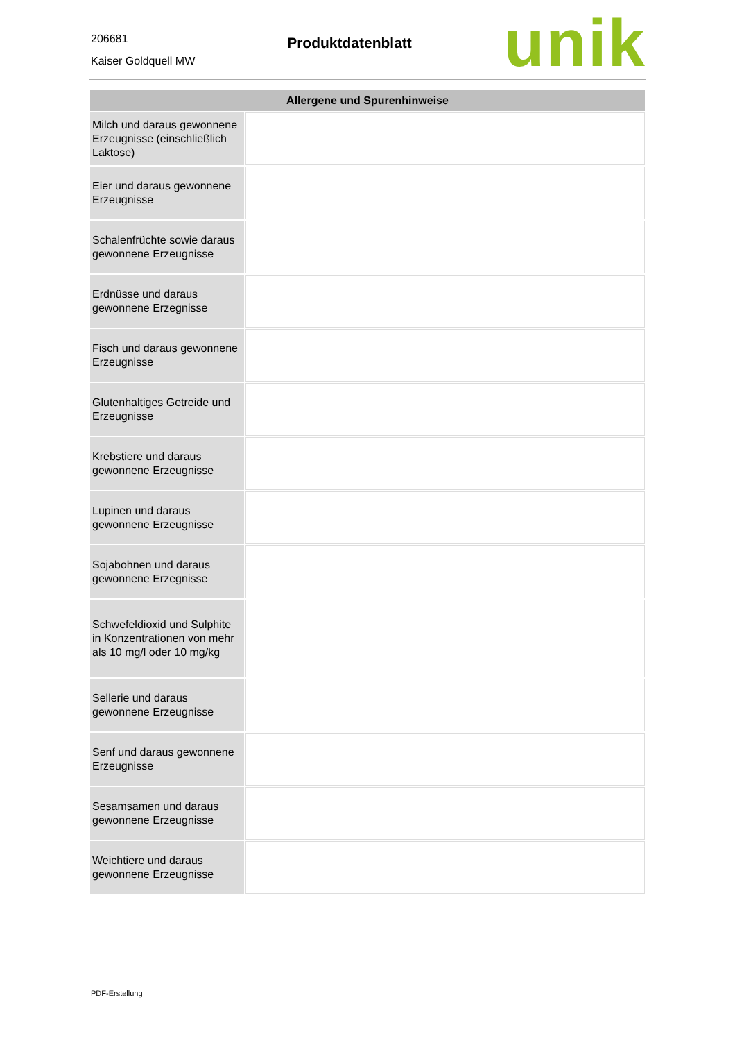206681
Kaiser Goldquell MW
Produktdatenblatt
unik
| Allergene und Spurenhinweise | |
| --- | --- |
| Milch und daraus gewonnene Erzeugnisse (einschließlich Laktose) | |
| Eier und daraus gewonnene Erzeugnisse | |
| Schalenfrüchte sowie daraus gewonnene Erzeugnisse | |
| Erdnüsse und daraus gewonnene Erzegnisse | |
| Fisch und daraus gewonnene Erzeugnisse | |
| Glutenhaltiges Getreide und Erzeugnisse | |
| Krebstiere und daraus gewonnene Erzeugnisse | |
| Lupinen und daraus gewonnene Erzeugnisse | |
| Sojabohnen und daraus gewonnene Erzegnisse | |
| Schwefeldioxid und Sulphite in Konzentrationen von mehr als 10 mg/l oder 10 mg/kg | |
| Sellerie und daraus gewonnene Erzeugnisse | |
| Senf und daraus gewonnene Erzeugnisse | |
| Sesamsamen und daraus gewonnene Erzeugnisse | |
| Weichtiere und daraus gewonnene Erzeugnisse | |
PDF-Erstellung